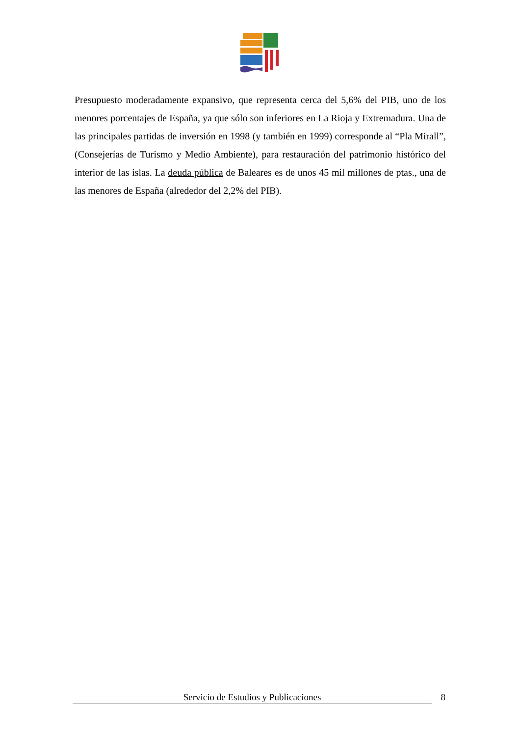Presupuesto moderadamente expansivo, que representa cerca del 5,6% del PIB, uno de los menores porcentajes de España, ya que sólo son inferiores en La Rioja y Extremadura. Una de las principales partidas de inversión en 1998 (y también en 1999) corresponde al “Pla Mirall”, (Consejerías de Turismo y Medio Ambiente), para restauración del patrimonio histórico del interior de las islas. La deuda pública de Baleares es de unos 45 mil millones de ptas., una de las menores de España (alrededor del 2,2% del PIB).
Servicio de Estudios y Publicaciones 8